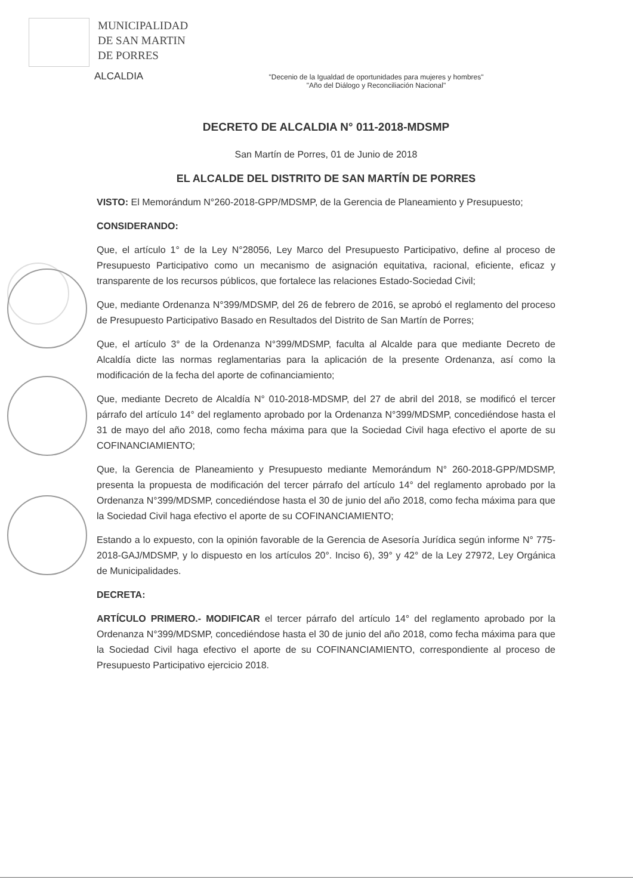MUNICIPALIDAD
DE SAN MARTIN
DE PORRES
ALCALDIA
"Decenio de la Igualdad de oportunidades para mujeres y hombres"
"Año del Diálogo y Reconciliación Nacional"
DECRETO DE ALCALDIA N° 011-2018-MDSMP
San Martín de Porres, 01 de Junio de 2018
EL ALCALDE DEL DISTRITO DE SAN MARTÍN DE PORRES
VISTO: El Memorándum N°260-2018-GPP/MDSMP, de la Gerencia de Planeamiento y Presupuesto;
CONSIDERANDO:
Que, el artículo 1° de la Ley N°28056, Ley Marco del Presupuesto Participativo, define al proceso de Presupuesto Participativo como un mecanismo de asignación equitativa, racional, eficiente, eficaz y transparente de los recursos públicos, que fortalece las relaciones Estado-Sociedad Civil;
Que, mediante Ordenanza N°399/MDSMP, del 26 de febrero de 2016, se aprobó el reglamento del proceso de Presupuesto Participativo Basado en Resultados del Distrito de San Martín de Porres;
Que, el artículo 3° de la Ordenanza N°399/MDSMP, faculta al Alcalde para que mediante Decreto de Alcaldía dicte las normas reglamentarias para la aplicación de la presente Ordenanza, así como la modificación de la fecha del aporte de cofinanciamiento;
Que, mediante Decreto de Alcaldía N° 010-2018-MDSMP, del 27 de abril del 2018, se modificó el tercer párrafo del artículo 14° del reglamento aprobado por la Ordenanza N°399/MDSMP, concediéndose hasta el 31 de mayo del año 2018, como fecha máxima para que la Sociedad Civil haga efectivo el aporte de su COFINANCIAMIENTO;
Que, la Gerencia de Planeamiento y Presupuesto mediante Memorándum N° 260-2018-GPP/MDSMP, presenta la propuesta de modificación del tercer párrafo del artículo 14° del reglamento aprobado por la Ordenanza N°399/MDSMP, concediéndose hasta el 30 de junio del año 2018, como fecha máxima para que la Sociedad Civil haga efectivo el aporte de su COFINANCIAMIENTO;
Estando a lo expuesto, con la opinión favorable de la Gerencia de Asesoría Jurídica según informe N° 775-2018-GAJ/MDSMP, y lo dispuesto en los artículos 20°. Inciso 6), 39° y 42° de la Ley 27972, Ley Orgánica de Municipalidades.
DECRETA:
ARTÍCULO PRIMERO.- MODIFICAR el tercer párrafo del artículo 14° del reglamento aprobado por la Ordenanza N°399/MDSMP, concediéndose hasta el 30 de junio del año 2018, como fecha máxima para que la Sociedad Civil haga efectivo el aporte de su COFINANCIAMIENTO, correspondiente al proceso de Presupuesto Participativo ejercicio 2018.